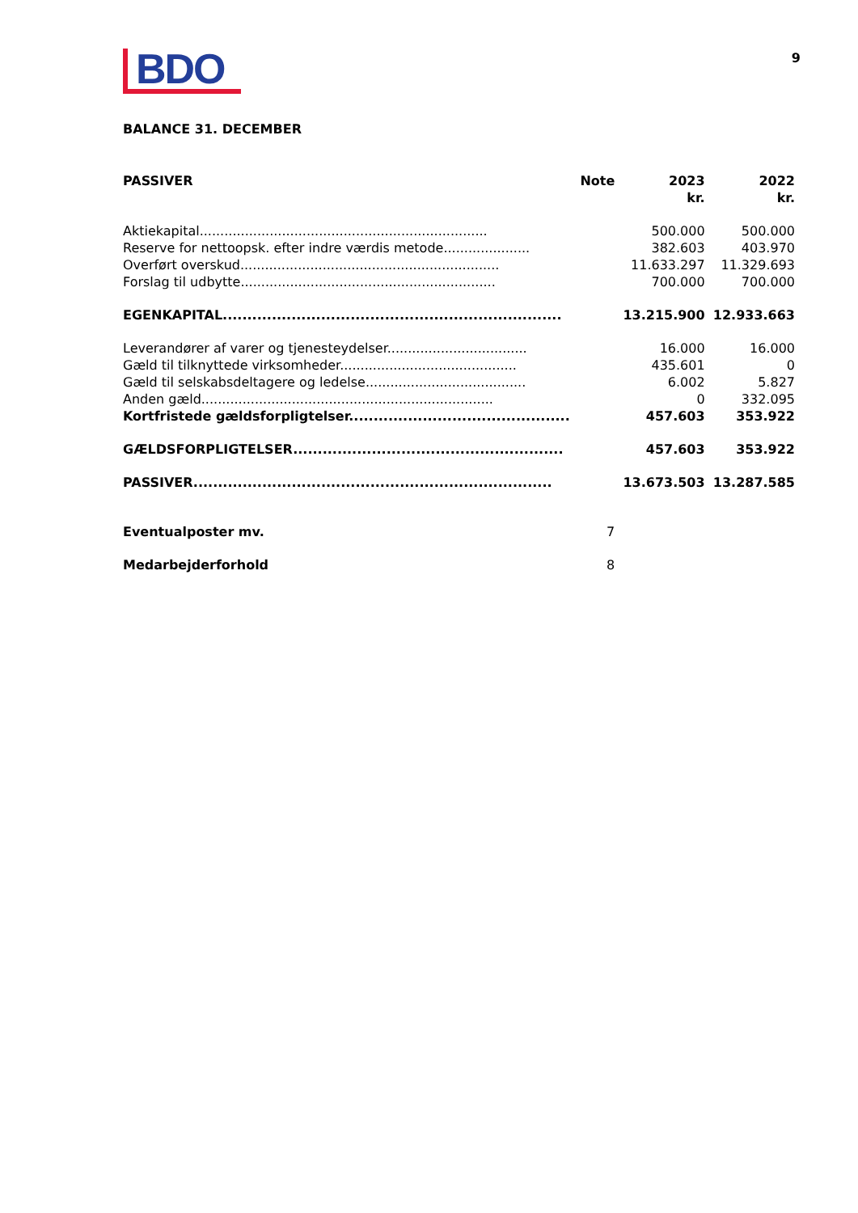9
BDO
BALANCE 31. DECEMBER
| PASSIVER | Note | 2023 kr. | 2022 kr. |
| --- | --- | --- | --- |
| Aktiekapital...................................................................... | | 500.000 | 500.000 |
| Reserve for nettoopsk. efter indre værdis metode..................... | | 382.603 | 403.970 |
| Overført overskud............................................................... | | 11.633.297 | 11.329.693 |
| Forslag til udbytte.............................................................. | | 700.000 | 700.000 |
| EGENKAPITAL..................................................................... | | 13.215.900 | 12.933.663 |
| Leverandører af varer og tjenesteydelser.................................. | | 16.000 | 16.000 |
| Gæld til tilknyttede virksomheder........................................... | | 435.601 | 0 |
| Gæld til selskabsdeltagere og ledelse....................................... | | 6.002 | 5.827 |
| Anden gæld....................................................................... | | 0 | 332.095 |
| Kortfristede gældsforpligtelser............................................. | | 457.603 | 353.922 |
| GÆLDSFORPLIGTELSER....................................................... | | 457.603 | 353.922 |
| PASSIVER......................................................................... | | 13.673.503 | 13.287.585 |
| Eventualposter mv. | 7 | | |
| Medarbejderforhold | 8 | | |